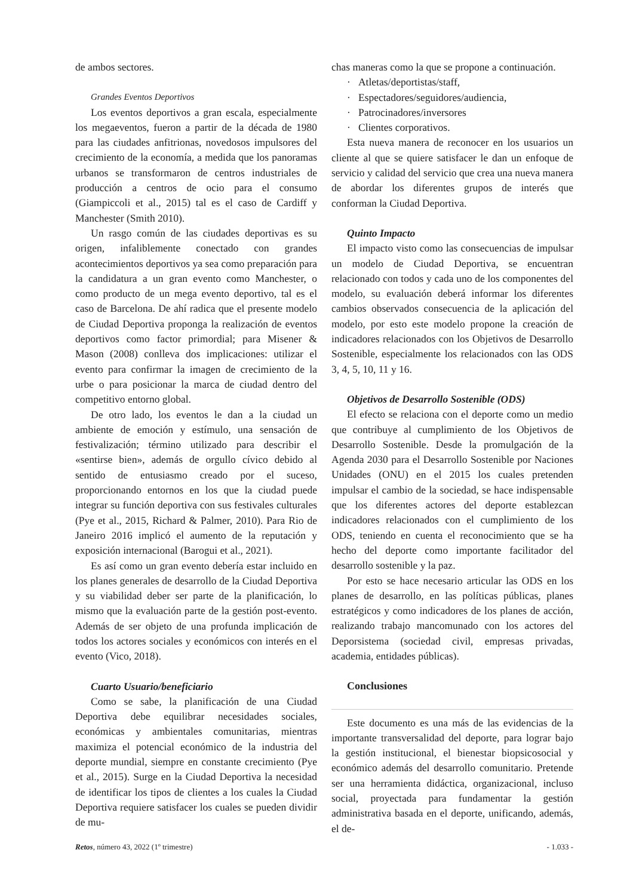de ambos sectores.
Grandes Eventos Deportivos
Los eventos deportivos a gran escala, especialmente los megaeventos, fueron a partir de la década de 1980 para las ciudades anfitrionas, novedosos impulsores del crecimiento de la economía, a medida que los panoramas urbanos se transformaron de centros industriales de producción a centros de ocio para el consumo (Giampiccoli et al., 2015) tal es el caso de Cardiff y Manchester (Smith 2010).
Un rasgo común de las ciudades deportivas es su origen, infaliblemente conectado con grandes acontecimientos deportivos ya sea como preparación para la candidatura a un gran evento como Manchester, o como producto de un mega evento deportivo, tal es el caso de Barcelona. De ahí radica que el presente modelo de Ciudad Deportiva proponga la realización de eventos deportivos como factor primordial; para Misener & Mason (2008) conlleva dos implicaciones: utilizar el evento para confirmar la imagen de crecimiento de la urbe o para posicionar la marca de ciudad dentro del competitivo entorno global.
De otro lado, los eventos le dan a la ciudad un ambiente de emoción y estímulo, una sensación de festivalización; término utilizado para describir el «sentirse bien», además de orgullo cívico debido al sentido de entusiasmo creado por el suceso, proporcionando entornos en los que la ciudad puede integrar su función deportiva con sus festivales culturales (Pye et al., 2015, Richard & Palmer, 2010). Para Rio de Janeiro 2016 implicó el aumento de la reputación y exposición internacional (Barogui et al., 2021).
Es así como un gran evento debería estar incluido en los planes generales de desarrollo de la Ciudad Deportiva y su viabilidad deber ser parte de la planificación, lo mismo que la evaluación parte de la gestión post-evento. Además de ser objeto de una profunda implicación de todos los actores sociales y económicos con interés en el evento (Vico, 2018).
Cuarto Usuario/beneficiario
Como se sabe, la planificación de una Ciudad Deportiva debe equilibrar necesidades sociales, económicas y ambientales comunitarias, mientras maximiza el potencial económico de la industria del deporte mundial, siempre en constante crecimiento (Pye et al., 2015). Surge en la Ciudad Deportiva la necesidad de identificar los tipos de clientes a los cuales la Ciudad Deportiva requiere satisfacer los cuales se pueden dividir de mu-
chas maneras como la que se propone a continuación.
· Atletas/deportistas/staff,
· Espectadores/seguidores/audiencia,
· Patrocinadores/inversores
· Clientes corporativos.
Esta nueva manera de reconocer en los usuarios un cliente al que se quiere satisfacer le dan un enfoque de servicio y calidad del servicio que crea una nueva manera de abordar los diferentes grupos de interés que conforman la Ciudad Deportiva.
Quinto Impacto
El impacto visto como las consecuencias de impulsar un modelo de Ciudad Deportiva, se encuentran relacionado con todos y cada uno de los componentes del modelo, su evaluación deberá informar los diferentes cambios observados consecuencia de la aplicación del modelo, por esto este modelo propone la creación de indicadores relacionados con los Objetivos de Desarrollo Sostenible, especialmente los relacionados con las ODS 3, 4, 5, 10, 11 y 16.
Objetivos de Desarrollo Sostenible (ODS)
El efecto se relaciona con el deporte como un medio que contribuye al cumplimiento de los Objetivos de Desarrollo Sostenible. Desde la promulgación de la Agenda 2030 para el Desarrollo Sostenible por Naciones Unidades (ONU) en el 2015 los cuales pretenden impulsar el cambio de la sociedad, se hace indispensable que los diferentes actores del deporte establezcan indicadores relacionados con el cumplimiento de los ODS, teniendo en cuenta el reconocimiento que se ha hecho del deporte como importante facilitador del desarrollo sostenible y la paz.
Por esto se hace necesario articular las ODS en los planes de desarrollo, en las políticas públicas, planes estratégicos y como indicadores de los planes de acción, realizando trabajo mancomunado con los actores del Deporsistema (sociedad civil, empresas privadas, academia, entidades públicas).
Conclusiones
Este documento es una más de las evidencias de la importante transversalidad del deporte, para lograr bajo la gestión institucional, el bienestar biopsicosocial y económico además del desarrollo comunitario. Pretende ser una herramienta didáctica, organizacional, incluso social, proyectada para fundamentar la gestión administrativa basada en el deporte, unificando, además, el de-
Retos, número 43, 2022 (1º trimestre) - 1.033 -